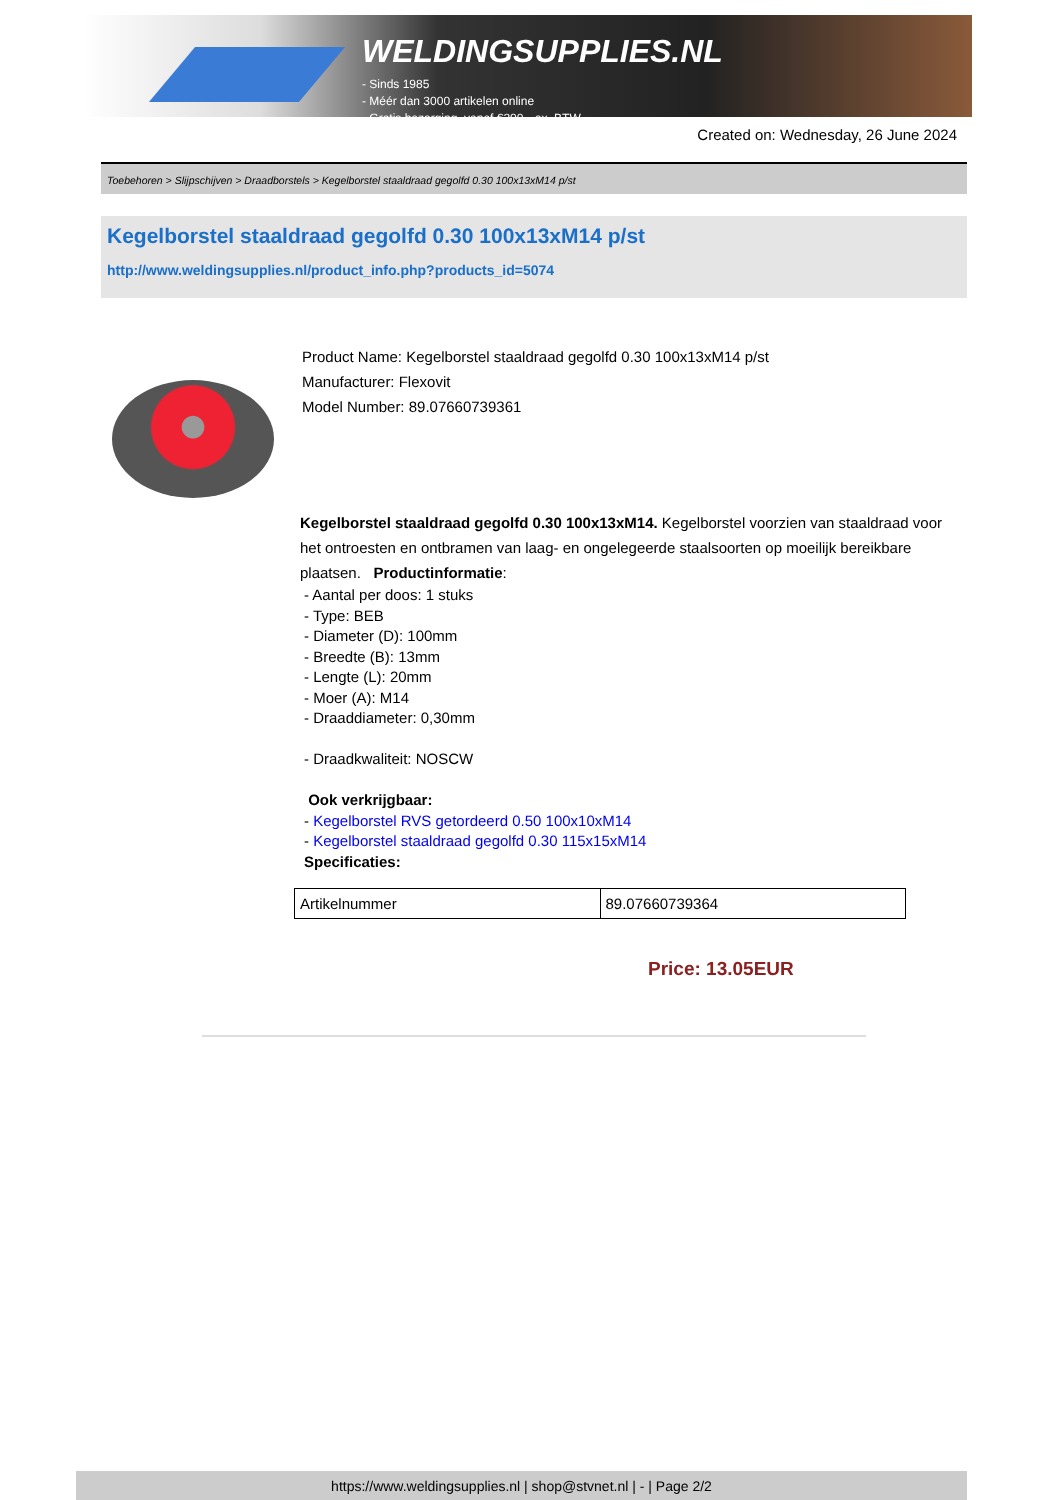WELDINGSUPPLIES.NL
- Sinds 1985
- Méér dan 3000 artikelen online
- Gratis bezorging, vanaf €200,--ex. BTW
Created on: Wednesday, 26 June 2024
Toebehoren > Slijpschijven > Draadborstels > Kegelborstel staaldraad gegolfd 0.30 100x13xM14 p/st
Kegelborstel staaldraad gegolfd 0.30 100x13xM14 p/st
http://www.weldingsupplies.nl/product_info.php?products_id=5074
Product Name: Kegelborstel staaldraad gegolfd 0.30 100x13xM14 p/st
Manufacturer: Flexovit
Model Number: 89.07660739361
Kegelborstel staaldraad gegolfd 0.30 100x13xM14. Kegelborstel voorzien van staaldraad voor het ontroesten en ontbramen van laag- en ongelegeerde staalsoorten op moeilijk bereikbare plaatsen. Productinformatie:
- Aantal per doos: 1 stuks
- Type: BEB
- Diameter (D): 100mm
- Breedte (B): 13mm
- Lengte (L): 20mm
- Moer (A): M14
- Draaddiameter: 0,30mm
- Draadkwaliteit: NOSCW
Ook verkrijgbaar:
- Kegelborstel RVS getordeerd 0.50 100x10xM14
- Kegelborstel staaldraad gegolfd 0.30 115x15xM14
Specificaties:
| Artikelnummer | 89.07660739364 |
Price: 13.05EUR
https://www.weldingsupplies.nl | shop@stvnet.nl | - | Page 2/2